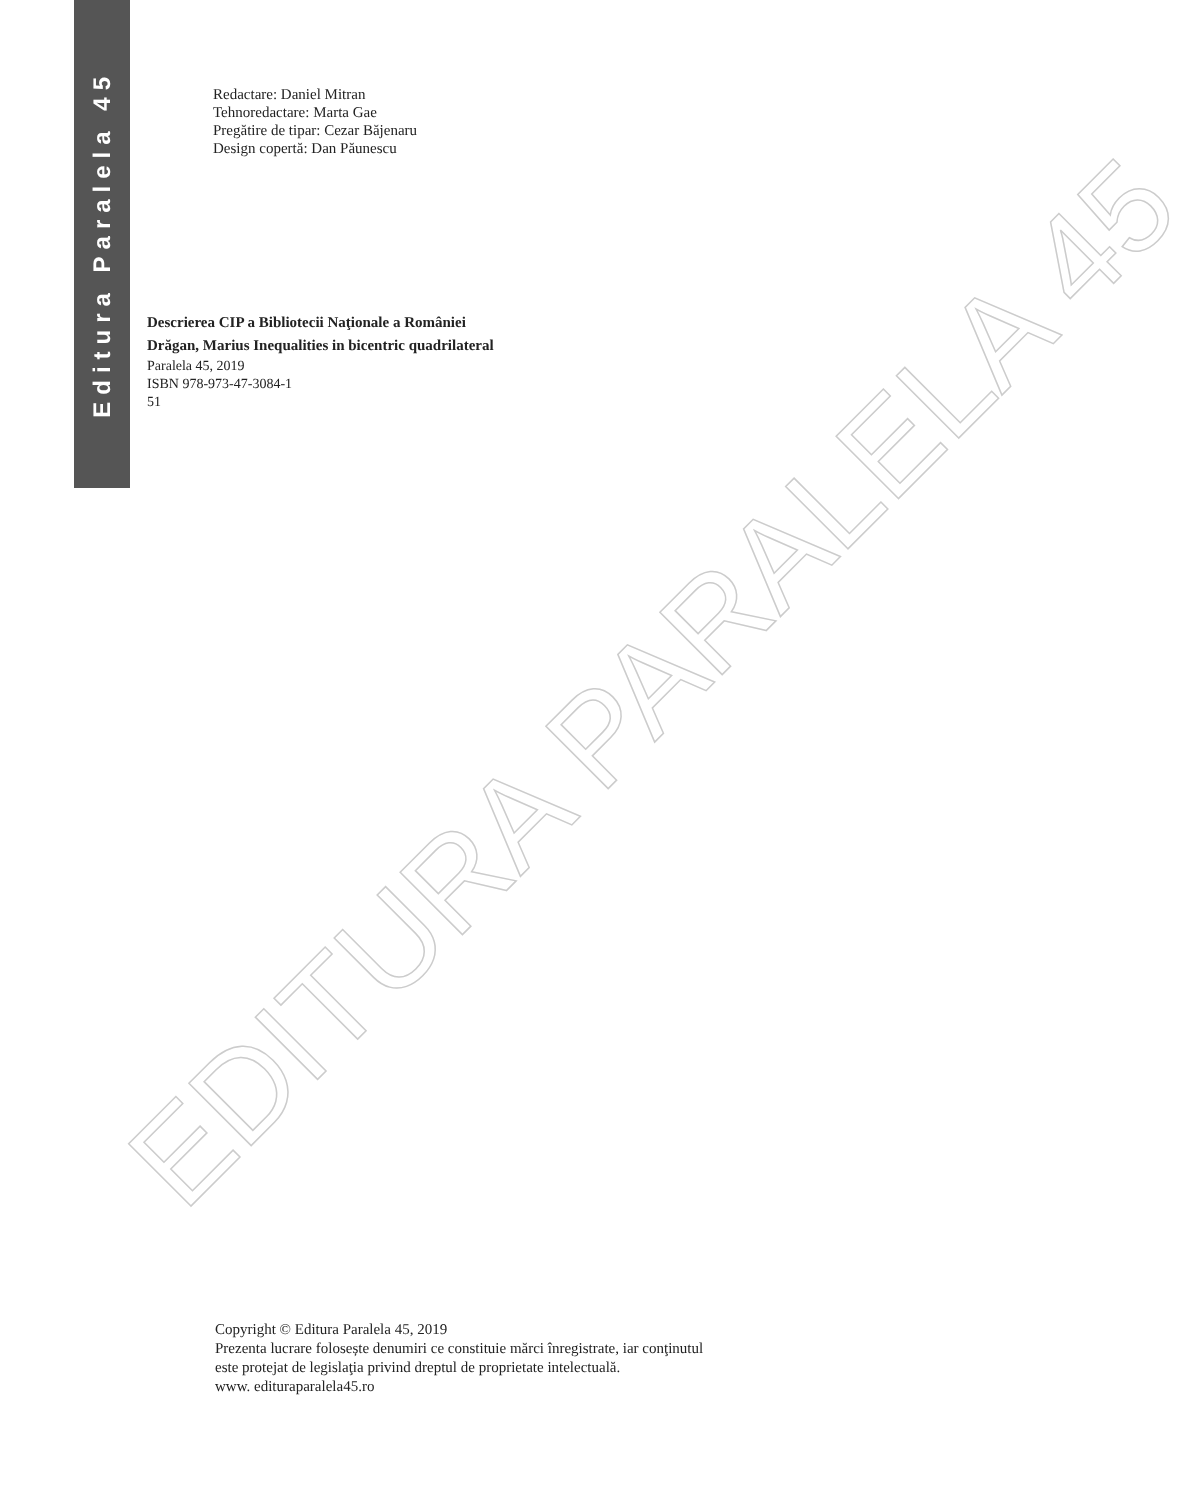Editura Paralela 45
EDITURA PARALELA 45
Redactare: Daniel Mitran
Tehnoredactare: Marta Gae
Pregătire de tipar: Cezar Băjenaru
Design copertă: Dan Păunescu
Descrierea CIP a Bibliotecii Naţionale a României
Drăgan, Marius Inequalities in bicentric quadrilateral
Paralela 45, 2019
ISBN 978-973-47-3084-1
51
Copyright © Editura Paralela 45, 2019
Prezenta lucrare folosește denumiri ce constituie mărci înregistrate, iar conţinutul este protejat de legislaţia privind dreptul de proprietate intelectuală.
www. edituraparalela45.ro